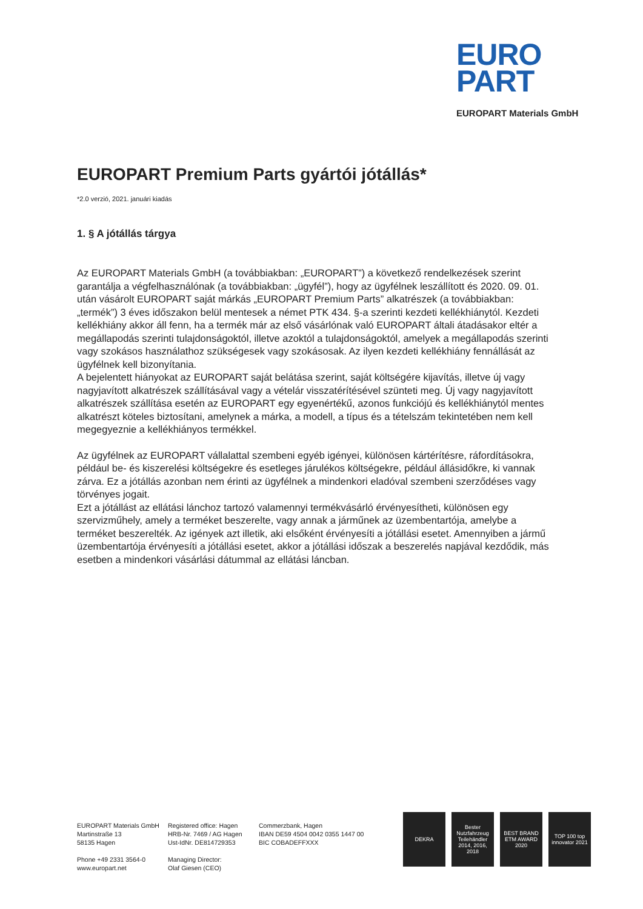EURO
PART
EUROPART Materials GmbH
EUROPART Premium Parts gyártói jótállás*
*2.0 verzió, 2021. januári kiadás
1. § A jótállás tárgya
Az EUROPART Materials GmbH (a továbbiakban: „EUROPART”) a következő rendelkezések szerint garantálja a végfelhasználónak (a továbbiakban: „ügyfél”), hogy az ügyfélnek leszállított és 2020. 09. 01. után vásárolt EUROPART saját márkás „EUROPART Premium Parts” alkatrészek (a továbbiakban: „termék”) 3 éves időszakon belül mentesek a német PTK 434. §-a szerinti kezdeti kellékhiánytól. Kezdeti kellékhiány akkor áll fenn, ha a termék már az első vásárlónak való EUROPART általi átadásakor eltér a megállapodás szerinti tulajdonságoktól, illetve azoktól a tulajdonságoktól, amelyek a megállapodás szerinti vagy szokásos használathoz szükségesek vagy szokásosak. Az ilyen kezdeti kellékhiány fennállását az ügyfélnek kell bizonyítania.
A bejelentett hiányokat az EUROPART saját belátása szerint, saját költségére kijavítás, illetve új vagy nagyjavított alkatrészek szállításával vagy a vételár visszatérítésével szünteti meg. Új vagy nagyjavított alkatrészek szállítása esetén az EUROPART egy egyenértékű, azonos funkciójú és kellékhiánytól mentes alkatrészt köteles biztosítani, amelynek a márka, a modell, a típus és a tételszám tekintetében nem kell megegyeznie a kellékhiányos termékkel.
Az ügyfélnek az EUROPART vállalattal szembeni egyéb igényei, különösen kártérítésre, ráfordításokra, például be- és kiszerelési költségekre és esetleges járulékos költségekre, például állásidőkre, ki vannak zárva. Ez a jótállás azonban nem érinti az ügyfélnek a mindenkori eladóval szembeni szerződéses vagy törvényes jogait.
Ezt a jótállást az ellátási lánchoz tartozó valamennyi termékvásárló érvényesítheti, különösen egy szervizműhely, amely a terméket beszerelte, vagy annak a járműnek az üzembentartója, amelybe a terméket beszerelték. Az igények azt illetik, aki elsőként érvényesíti a jótállási esetet. Amennyiben a jármű üzembentartója érvényesíti a jótállási esetet, akkor a jótállási időszak a beszerelés napjával kezdődik, más esetben a mindenkori vásárlási dátummal az ellátási láncban.
EUROPART Materials GmbH
Martinstraße 13
58135 Hagen
Phone +49 2331 3564-0
www.europart.net
Registered office: Hagen
HRB-Nr. 7469 / AG Hagen
Ust-IdNr. DE814729353
Managing Director:
Olaf Giesen (CEO)
Commerzbank, Hagen
IBAN DE59 4504 0042 0355 1447 00
BIC COBADEFFXXX
DEKRA Bester Nutzfahrzeug Teilehändler 2014, 2016, 2018
BEST BRAND ETM AWARD 2020
TOP 100 top innovator 2021